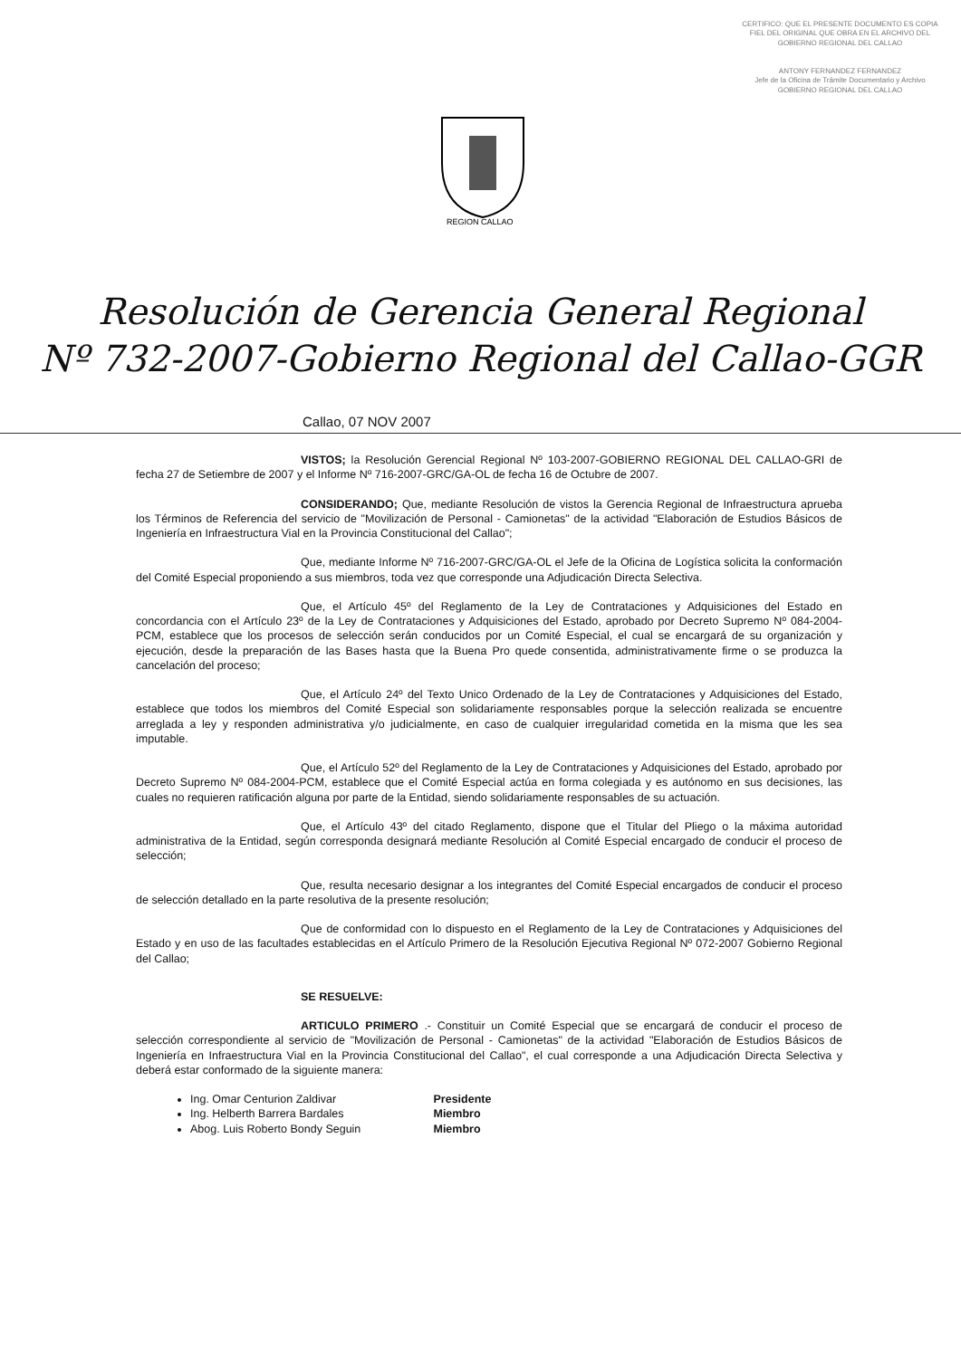CERTIFICO: QUE EL PRESENTE DOCUMENTO ES COPIA FIEL DEL ORIGINAL QUE OBRA EN EL ARCHIVO DEL GOBIERNO REGIONAL DEL CALLAO
ANTONY FERNANDEZ FERNANDEZ
Jefe de la Oficina de Trámite Documentario y Archivo
GOBIERNO REGIONAL DEL CALLAO
REGION CALLAO
Resolución de Gerencia General Regional
Nº 732-2007-Gobierno Regional del Callao-GGR
Callao, 07 NOV 2007
VISTOS; la Resolución Gerencial Regional Nº 103-2007-GOBIERNO REGIONAL DEL CALLAO-GRI de fecha 27 de Setiembre de 2007 y el Informe Nº 716-2007-GRC/GA-OL de fecha 16 de Octubre de 2007.
CONSIDERANDO; Que, mediante Resolución de vistos la Gerencia Regional de Infraestructura aprueba los Términos de Referencia del servicio de "Movilización de Personal - Camionetas" de la actividad "Elaboración de Estudios Básicos de Ingeniería en Infraestructura Vial en la Provincia Constitucional del Callao";
Que, mediante Informe Nº 716-2007-GRC/GA-OL el Jefe de la Oficina de Logística solicita la conformación del Comité Especial proponiendo a sus miembros, toda vez que corresponde una Adjudicación Directa Selectiva.
Que, el Artículo 45º del Reglamento de la Ley de Contrataciones y Adquisiciones del Estado en concordancia con el Artículo 23º de la Ley de Contrataciones y Adquisiciones del Estado, aprobado por Decreto Supremo Nº 084-2004-PCM, establece que los procesos de selección serán conducidos por un Comité Especial, el cual se encargará de su organización y ejecución, desde la preparación de las Bases hasta que la Buena Pro quede consentida, administrativamente firme o se produzca la cancelación del proceso;
Que, el Artículo 24º del Texto Unico Ordenado de la Ley de Contrataciones y Adquisiciones del Estado, establece que todos los miembros del Comité Especial son solidariamente responsables porque la selección realizada se encuentre arreglada a ley y responden administrativa y/o judicialmente, en caso de cualquier irregularidad cometida en la misma que les sea imputable.
Que, el Artículo 52º del Reglamento de la Ley de Contrataciones y Adquisiciones del Estado, aprobado por Decreto Supremo Nº 084-2004-PCM, establece que el Comité Especial actúa en forma colegiada y es autónomo en sus decisiones, las cuales no requieren ratificación alguna por parte de la Entidad, siendo solidariamente responsables de su actuación.
Que, el Artículo 43º del citado Reglamento, dispone que el Titular del Pliego o la máxima autoridad administrativa de la Entidad, según corresponda designará mediante Resolución al Comité Especial encargado de conducir el proceso de selección;
Que, resulta necesario designar a los integrantes del Comité Especial encargados de conducir el proceso de selección detallado en la parte resolutiva de la presente resolución;
Que de conformidad con lo dispuesto en el Reglamento de la Ley de Contrataciones y Adquisiciones del Estado y en uso de las facultades establecidas en el Artículo Primero de la Resolución Ejecutiva Regional Nº 072-2007 Gobierno Regional del Callao;
SE RESUELVE:
ARTICULO PRIMERO .- Constituir un Comité Especial que se encargará de conducir el proceso de selección correspondiente al servicio de "Movilización de Personal - Camionetas" de la actividad "Elaboración de Estudios Básicos de Ingeniería en Infraestructura Vial en la Provincia Constitucional del Callao", el cual corresponde a una Adjudicación Directa Selectiva y deberá estar conformado de la siguiente manera:
Ing. Omar Centurion Zaldivar Presidente
Ing. Helberth Barrera Bardales Miembro
Abog. Luis Roberto Bondy Seguin Miembro